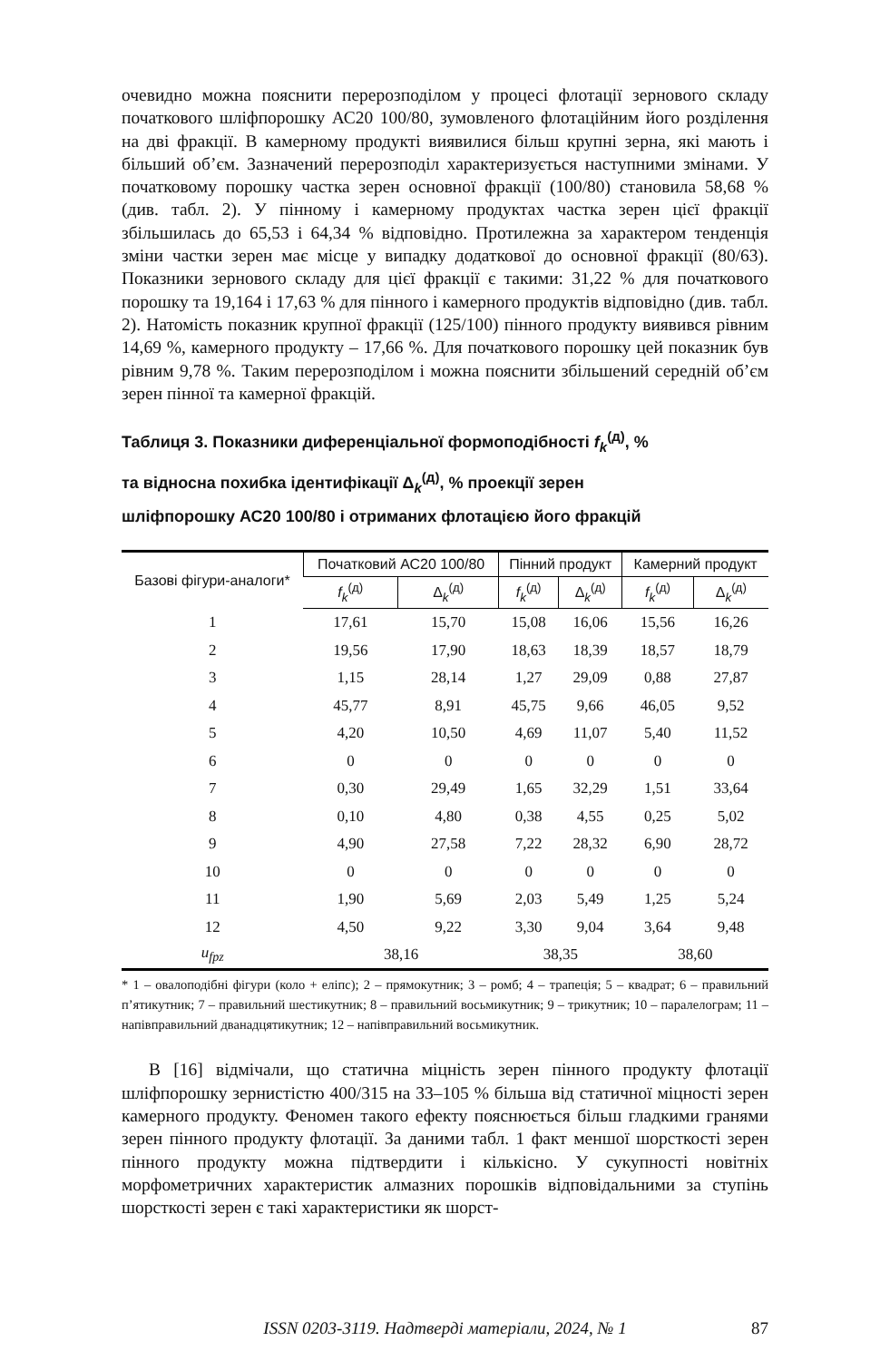очевидно можна пояснити перерозподілом у процесі флотації зернового складу початкового шліфпорошку АС20 100/80, зумовленого флотаційним його розділення на дві фракції. В камерному продукті виявилися більш крупні зерна, які мають і більший об’єм. Зазначений перерозподіл характеризується наступними змінами. У початковому порошку частка зерен основної фракції (100/80) становила 58,68 % (див. табл. 2). У пінному і камерному продуктах частка зерен цієї фракції збільшилась до 65,53 і 64,34 % відповідно. Протилежна за характером тенденція зміни частки зерен має місце у випадку додаткової до основної фракції (80/63). Показники зернового складу для цієї фракції є такими: 31,22 % для початкового порошку та 19,164 і 17,63 % для пінного і камерного продуктів відповідно (див. табл. 2). Натомість показник крупної фракції (125/100) пінного продукту виявився рівним 14,69 %, камерного продукту – 17,66 %. Для початкового порошку цей показник був рівним 9,78 %. Таким перерозподілом і можна пояснити збільшений середній об’єм зерен пінної та камерної фракцій.
Таблиця 3. Показники диференціальної формоподібності f<sub>k</sub><sup>(д)</sup>, %
та відносна похибка ідентифікації Δ<sub>k</sub><sup>(д)</sup>, % проекції зерен
шліфпорошку АС20 100/80 і отриманих флотацією його фракцій
| Базові фігури-аналоги* | Початковий АС20 100/80 | | Пінний продукт | | Камерний продукт | |
| --- | --- | --- | --- | --- | --- | --- |
| | f<sub>k</sub><sup>(д)</sup> | Δ<sub>k</sub><sup>(д)</sup> | f<sub>k</sub><sup>(д)</sup> | Δ<sub>k</sub><sup>(д)</sup> | f<sub>k</sub><sup>(д)</sup> | Δ<sub>k</sub><sup>(д)</sup> |
| 1 | 17,61 | 15,70 | 15,08 | 16,06 | 15,56 | 16,26 |
| 2 | 19,56 | 17,90 | 18,63 | 18,39 | 18,57 | 18,79 |
| 3 | 1,15 | 28,14 | 1,27 | 29,09 | 0,88 | 27,87 |
| 4 | 45,77 | 8,91 | 45,75 | 9,66 | 46,05 | 9,52 |
| 5 | 4,20 | 10,50 | 4,69 | 11,07 | 5,40 | 11,52 |
| 6 | 0 | 0 | 0 | 0 | 0 | 0 |
| 7 | 0,30 | 29,49 | 1,65 | 32,29 | 1,51 | 33,64 |
| 8 | 0,10 | 4,80 | 0,38 | 4,55 | 0,25 | 5,02 |
| 9 | 4,90 | 27,58 | 7,22 | 28,32 | 6,90 | 28,72 |
| 10 | 0 | 0 | 0 | 0 | 0 | 0 |
| 11 | 1,90 | 5,69 | 2,03 | 5,49 | 1,25 | 5,24 |
| 12 | 4,50 | 9,22 | 3,30 | 9,04 | 3,64 | 9,48 |
| u<sub>fpz</sub> | 38,16 | | 38,35 | | 38,60 | |
* 1 – овалоподібні фігури (коло + еліпс); 2 – прямокутник; 3 – ромб; 4 – трапеція; 5 – квадрат; 6 – правильний п’ятикутник; 7 – правильний шестикутник; 8 – правильний восьмикутник; 9 – трикутник; 10 – паралелограм; 11 – напівправильний дванадцятикутник; 12 – напівправильний восьмикутник.
В [16] відмічали, що статична міцність зерен пінного продукту флотації шліфпорошку зернистістю 400/315 на 33–105 % більша від статичної міцності зерен камерного продукту. Феномен такого ефекту пояснюється більш гладкими гранями зерен пінного продукту флотації. За даними табл. 1 факт меншої шорсткості зерен пінного продукту можна підтвердити і кількісно. У сукупності новітніх морфометричних характеристик алмазних порошків відповідальними за ступінь шорсткості зерен є такі характеристики як шорст-
ISSN 0203-3119. Надтверді матеріали, 2024, № 1 87